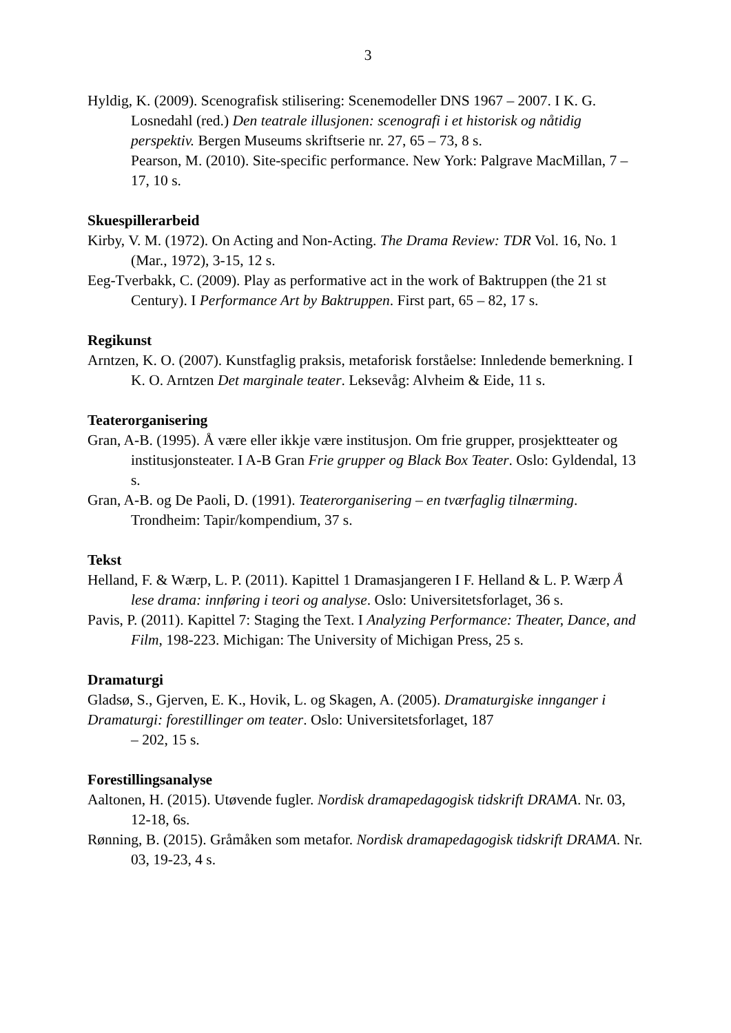3
Hyldig, K. (2009). Scenografisk stilisering: Scenemodeller DNS 1967 – 2007. I K. G. Losnedahl (red.) Den teatrale illusjonen: scenografi i et historisk og nåtidig perspektiv. Bergen Museums skriftserie nr. 27, 65 – 73, 8 s.
Pearson, M. (2010). Site-specific performance. New York: Palgrave MacMillan, 7 – 17, 10 s.
Skuespillerarbeid
Kirby, V. M. (1972). On Acting and Non-Acting. The Drama Review: TDR Vol. 16, No. 1 (Mar., 1972), 3-15, 12 s.
Eeg-Tverbakk, C. (2009). Play as performative act in the work of Baktruppen (the 21 st Century). I Performance Art by Baktruppen. First part, 65 – 82, 17 s.
Regikunst
Arntzen, K. O. (2007). Kunstfaglig praksis, metaforisk forståelse: Innledende bemerkning. I K. O. Arntzen Det marginale teater. Leksevåg: Alvheim & Eide, 11 s.
Teaterorganisering
Gran, A-B. (1995). Å være eller ikkje være institusjon. Om frie grupper, prosjektteater og institusjonsteater. I A-B Gran Frie grupper og Black Box Teater. Oslo: Gyldendal, 13 s.
Gran, A-B. og De Paoli, D. (1991). Teaterorganisering – en tværfaglig tilnærming. Trondheim: Tapir/kompendium, 37 s.
Tekst
Helland, F. & Wærp, L. P. (2011). Kapittel 1 Dramasjangeren I F. Helland & L. P. Wærp Å lese drama: innføring i teori og analyse. Oslo: Universitetsforlaget, 36 s.
Pavis, P. (2011). Kapittel 7: Staging the Text. I Analyzing Performance: Theater, Dance, and Film, 198-223. Michigan: The University of Michigan Press, 25 s.
Dramaturgi
Gladsø, S., Gjerven, E. K., Hovik, L. og Skagen, A. (2005). Dramaturgiske innganger i Dramaturgi: forestillinger om teater. Oslo: Universitetsforlaget, 187
– 202, 15 s.
Forestillingsanalyse
Aaltonen, H. (2015). Utøvende fugler. Nordisk dramapedagogisk tidskrift DRAMA. Nr. 03, 12-18, 6s.
Rønning, B. (2015). Gråmåken som metafor. Nordisk dramapedagogisk tidskrift DRAMA. Nr. 03, 19-23, 4 s.